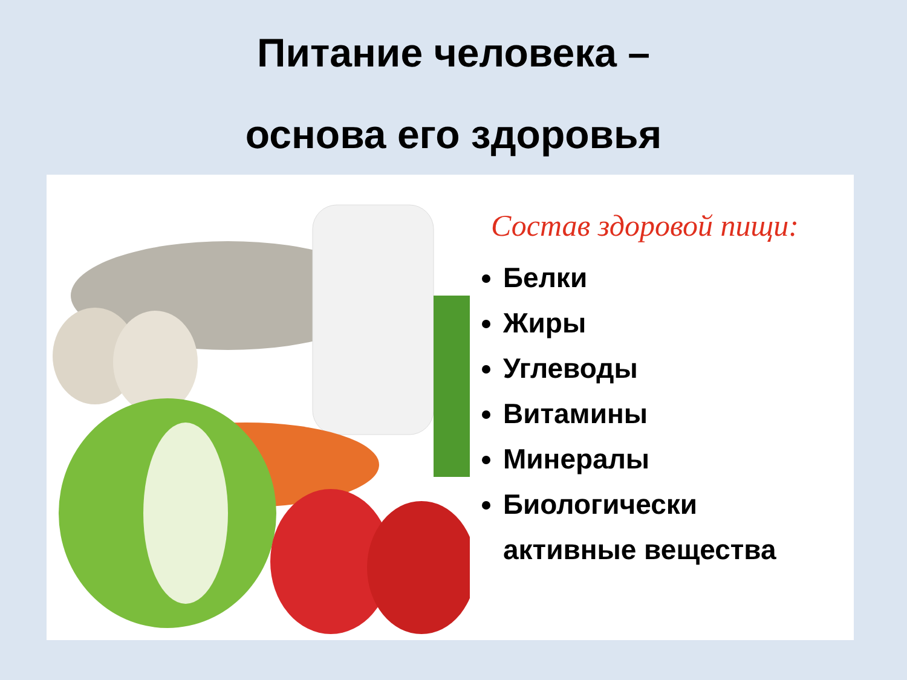Питание человека –
основа его здоровья
Состав здоровой пищи:
Белки
Жиры
Углеводы
Витамины
Минералы
Биологически
активные вещества